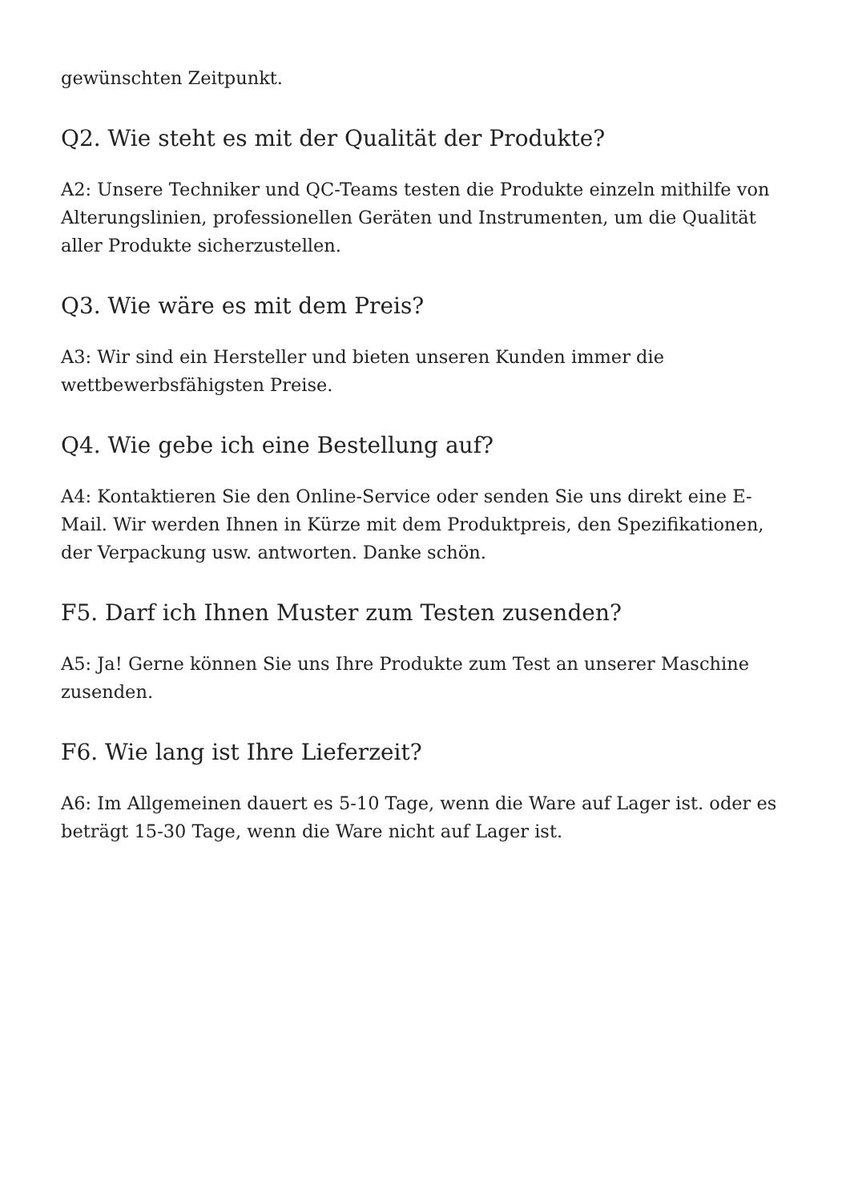gewünschten Zeitpunkt.
Q2. Wie steht es mit der Qualität der Produkte?
A2: Unsere Techniker und QC-Teams testen die Produkte einzeln mithilfe von Alterungslinien, professionellen Geräten und Instrumenten, um die Qualität aller Produkte sicherzustellen.
Q3. Wie wäre es mit dem Preis?
A3: Wir sind ein Hersteller und bieten unseren Kunden immer die wettbewerbsfähigsten Preise.
Q4. Wie gebe ich eine Bestellung auf?
A4: Kontaktieren Sie den Online-Service oder senden Sie uns direkt eine E-Mail. Wir werden Ihnen in Kürze mit dem Produktpreis, den Spezifikationen, der Verpackung usw. antworten. Danke schön.
F5. Darf ich Ihnen Muster zum Testen zusenden?
A5: Ja! Gerne können Sie uns Ihre Produkte zum Test an unserer Maschine zusenden.
F6. Wie lang ist Ihre Lieferzeit?
A6: Im Allgemeinen dauert es 5-10 Tage, wenn die Ware auf Lager ist. oder es beträgt 15-30 Tage, wenn die Ware nicht auf Lager ist.